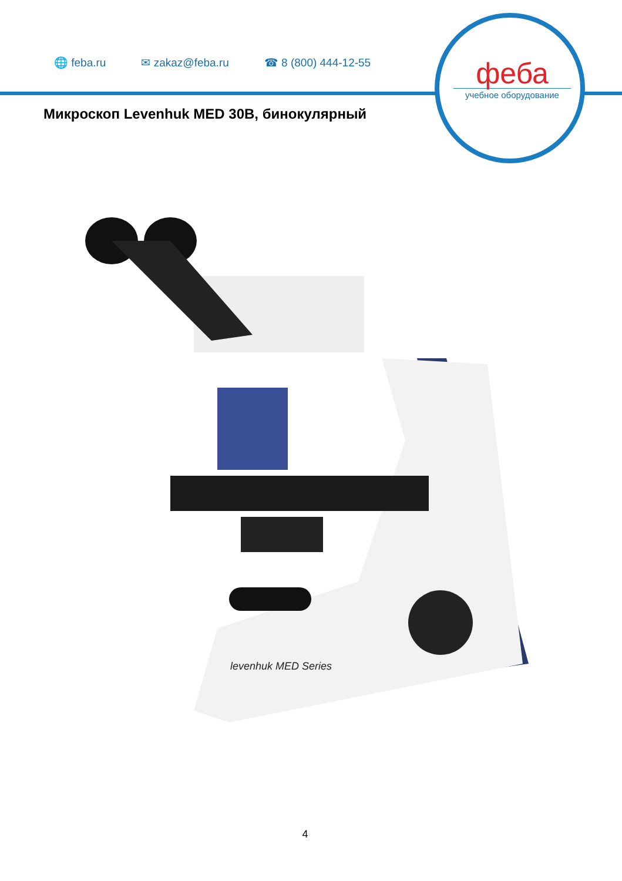🌐 feba.ru ✉ zakaz@feba.ru ☎ 8 (800) 444-12-55
феба
учебное оборудование
Микроскоп Levenhuk MED 30B, бинокулярный
levenhuk MED Series
4